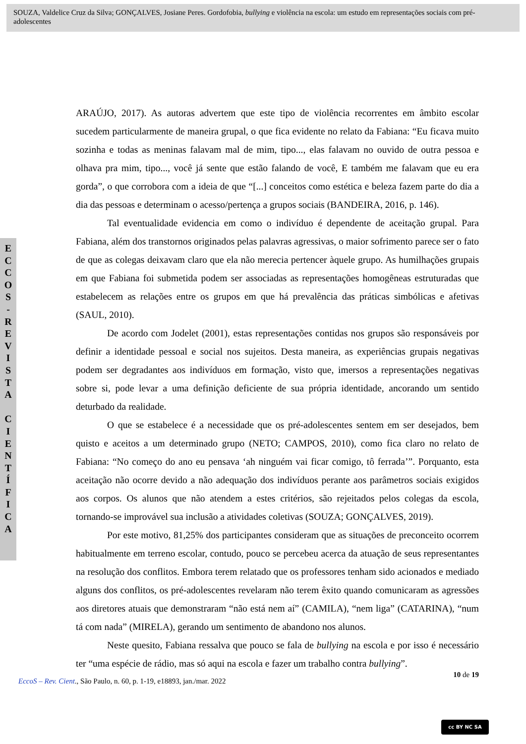SOUZA, Valdelice Cruz da Silva; GONÇALVES, Josiane Peres. Gordofobia, bullying e violência na escola: um estudo em representações sociais com pré-adolescentes
E
C
C
O
S
-
R
E
V
I
S
T
A
C
I
E
N
T
Í
F
I
C
A
ARAÚJO, 2017). As autoras advertem que este tipo de violência recorrentes em âmbito escolar sucedem particularmente de maneira grupal, o que fica evidente no relato da Fabiana: “Eu ficava muito sozinha e todas as meninas falavam mal de mim, tipo..., elas falavam no ouvido de outra pessoa e olhava pra mim, tipo..., você já sente que estão falando de você, E também me falavam que eu era gorda”, o que corrobora com a ideia de que “[...] conceitos como estética e beleza fazem parte do dia a dia das pessoas e determinam o acesso/pertença a grupos sociais (BANDEIRA, 2016, p. 146).
Tal eventualidade evidencia em como o indivíduo é dependente de aceitação grupal. Para Fabiana, além dos transtornos originados pelas palavras agressivas, o maior sofrimento parece ser o fato de que as colegas deixavam claro que ela não merecia pertencer àquele grupo. As humilhações grupais em que Fabiana foi submetida podem ser associadas as representações homogêneas estruturadas que estabelecem as relações entre os grupos em que há prevalência das práticas simbólicas e afetivas (SAUL, 2010).
De acordo com Jodelet (2001), estas representações contidas nos grupos são responsáveis por definir a identidade pessoal e social nos sujeitos. Desta maneira, as experiências grupais negativas podem ser degradantes aos indivíduos em formação, visto que, imersos a representações negativas sobre si, pode levar a uma definição deficiente de sua própria identidade, ancorando um sentido deturbado da realidade.
O que se estabelece é a necessidade que os pré-adolescentes sentem em ser desejados, bem quisto e aceitos a um determinado grupo (NETO; CAMPOS, 2010), como fica claro no relato de Fabiana: “No começo do ano eu pensava ‘ah ninguém vai ficar comigo, tô ferrada’”. Porquanto, esta aceitação não ocorre devido a não adequação dos indivíduos perante aos parâmetros sociais exigidos aos corpos. Os alunos que não atendem a estes critérios, são rejeitados pelos colegas da escola, tornando-se improvável sua inclusão a atividades coletivas (SOUZA; GONÇALVES, 2019).
Por este motivo, 81,25% dos participantes consideram que as situações de preconceito ocorrem habitualmente em terreno escolar, contudo, pouco se percebeu acerca da atuação de seus representantes na resolução dos conflitos. Embora terem relatado que os professores tenham sido acionados e mediado alguns dos conflitos, os pré-adolescentes revelaram não terem êxito quando comunicaram as agressões aos diretores atuais que demonstraram “não está nem aí” (CAMILA), “nem liga” (CATARINA), “num tá com nada” (MIRELA), gerando um sentimento de abandono nos alunos.
Neste quesito, Fabiana ressalva que pouco se fala de bullying na escola e por isso é necessário ter “uma espécie de rádio, mas só aqui na escola e fazer um trabalho contra bullying”.
10 de 19
EccoS – Rev. Cient., São Paulo, n. 60, p. 1-19, e18893, jan./mar. 2022
cc BY NC SA